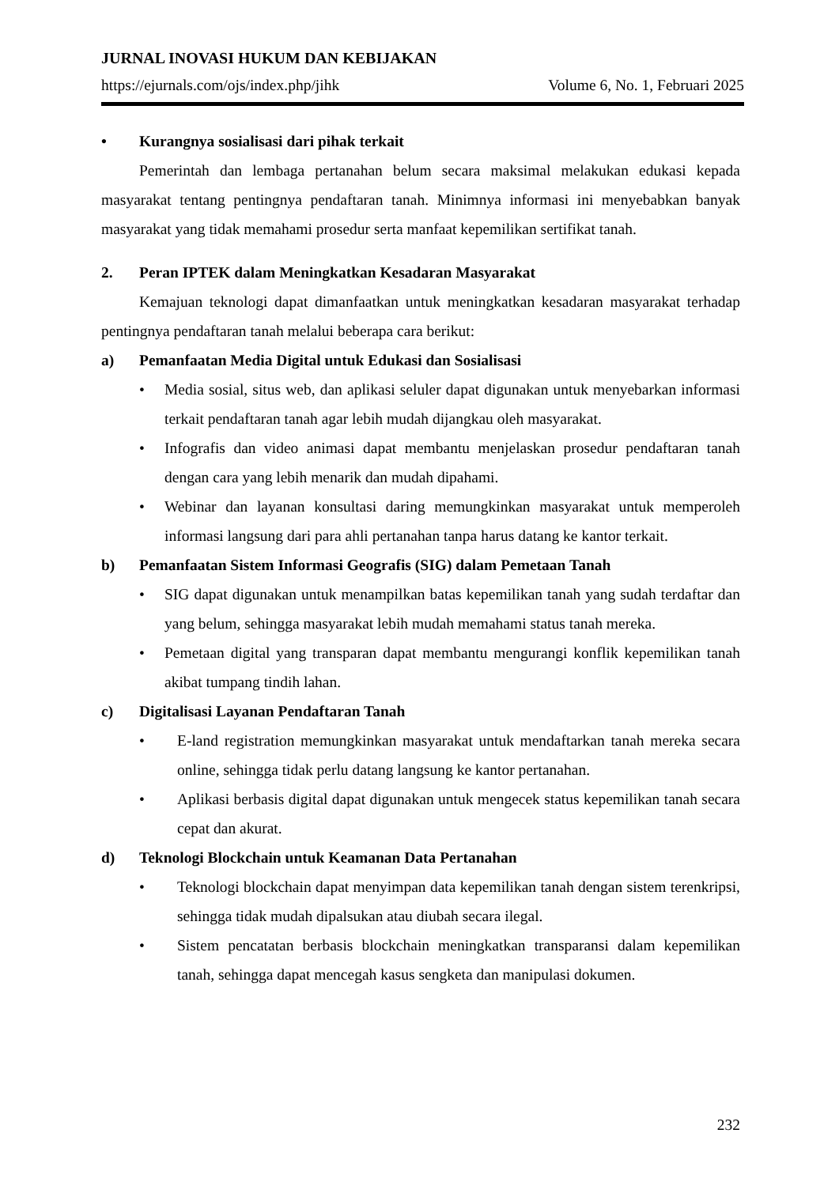JURNAL INOVASI HUKUM DAN KEBIJAKAN
https://ejurnals.com/ojs/index.php/jihk Volume 6, No. 1, Februari 2025
• Kurangnya sosialisasi dari pihak terkait
Pemerintah dan lembaga pertanahan belum secara maksimal melakukan edukasi kepada masyarakat tentang pentingnya pendaftaran tanah. Minimnya informasi ini menyebabkan banyak masyarakat yang tidak memahami prosedur serta manfaat kepemilikan sertifikat tanah.
2. Peran IPTEK dalam Meningkatkan Kesadaran Masyarakat
Kemajuan teknologi dapat dimanfaatkan untuk meningkatkan kesadaran masyarakat terhadap pentingnya pendaftaran tanah melalui beberapa cara berikut:
a) Pemanfaatan Media Digital untuk Edukasi dan Sosialisasi
• Media sosial, situs web, dan aplikasi seluler dapat digunakan untuk menyebarkan informasi terkait pendaftaran tanah agar lebih mudah dijangkau oleh masyarakat.
• Infografis dan video animasi dapat membantu menjelaskan prosedur pendaftaran tanah dengan cara yang lebih menarik dan mudah dipahami.
• Webinar dan layanan konsultasi daring memungkinkan masyarakat untuk memperoleh informasi langsung dari para ahli pertanahan tanpa harus datang ke kantor terkait.
b) Pemanfaatan Sistem Informasi Geografis (SIG) dalam Pemetaan Tanah
• SIG dapat digunakan untuk menampilkan batas kepemilikan tanah yang sudah terdaftar dan yang belum, sehingga masyarakat lebih mudah memahami status tanah mereka.
• Pemetaan digital yang transparan dapat membantu mengurangi konflik kepemilikan tanah akibat tumpang tindih lahan.
c) Digitalisasi Layanan Pendaftaran Tanah
• E-land registration memungkinkan masyarakat untuk mendaftarkan tanah mereka secara online, sehingga tidak perlu datang langsung ke kantor pertanahan.
• Aplikasi berbasis digital dapat digunakan untuk mengecek status kepemilikan tanah secara cepat dan akurat.
d) Teknologi Blockchain untuk Keamanan Data Pertanahan
• Teknologi blockchain dapat menyimpan data kepemilikan tanah dengan sistem terenkripsi, sehingga tidak mudah dipalsukan atau diubah secara ilegal.
• Sistem pencatatan berbasis blockchain meningkatkan transparansi dalam kepemilikan tanah, sehingga dapat mencegah kasus sengketa dan manipulasi dokumen.
232